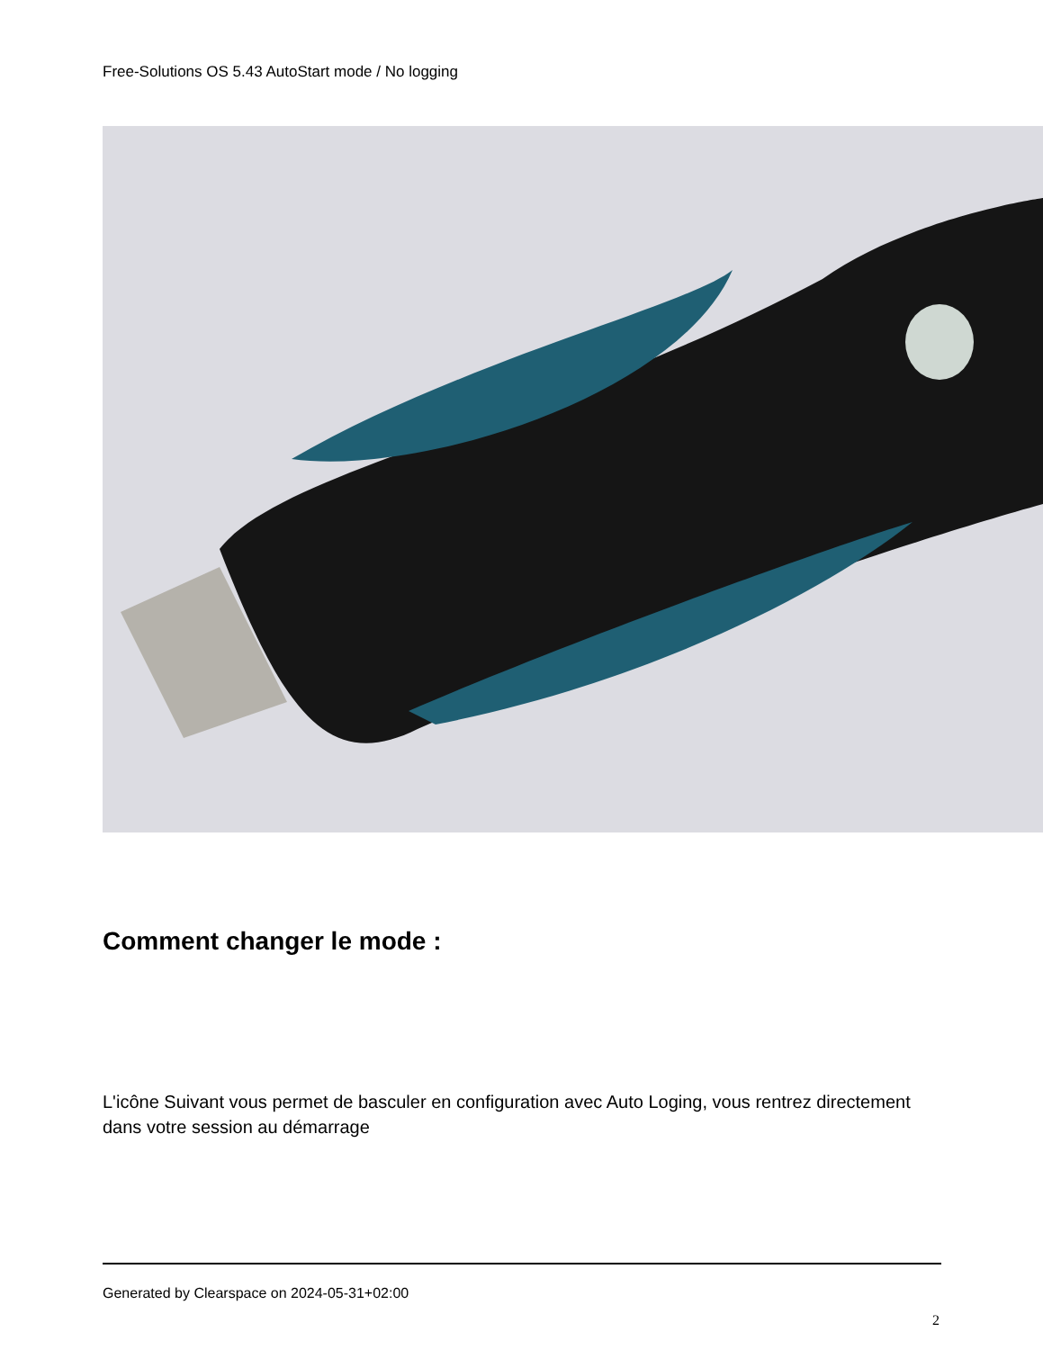Free-Solutions OS 5.43 AutoStart mode / No logging
Comment changer le mode :
L'icône Suivant vous permet de basculer en configuration avec Auto Loging, vous rentrez directement dans votre session au démarrage
Generated by Clearspace on 2024-05-31+02:00
2